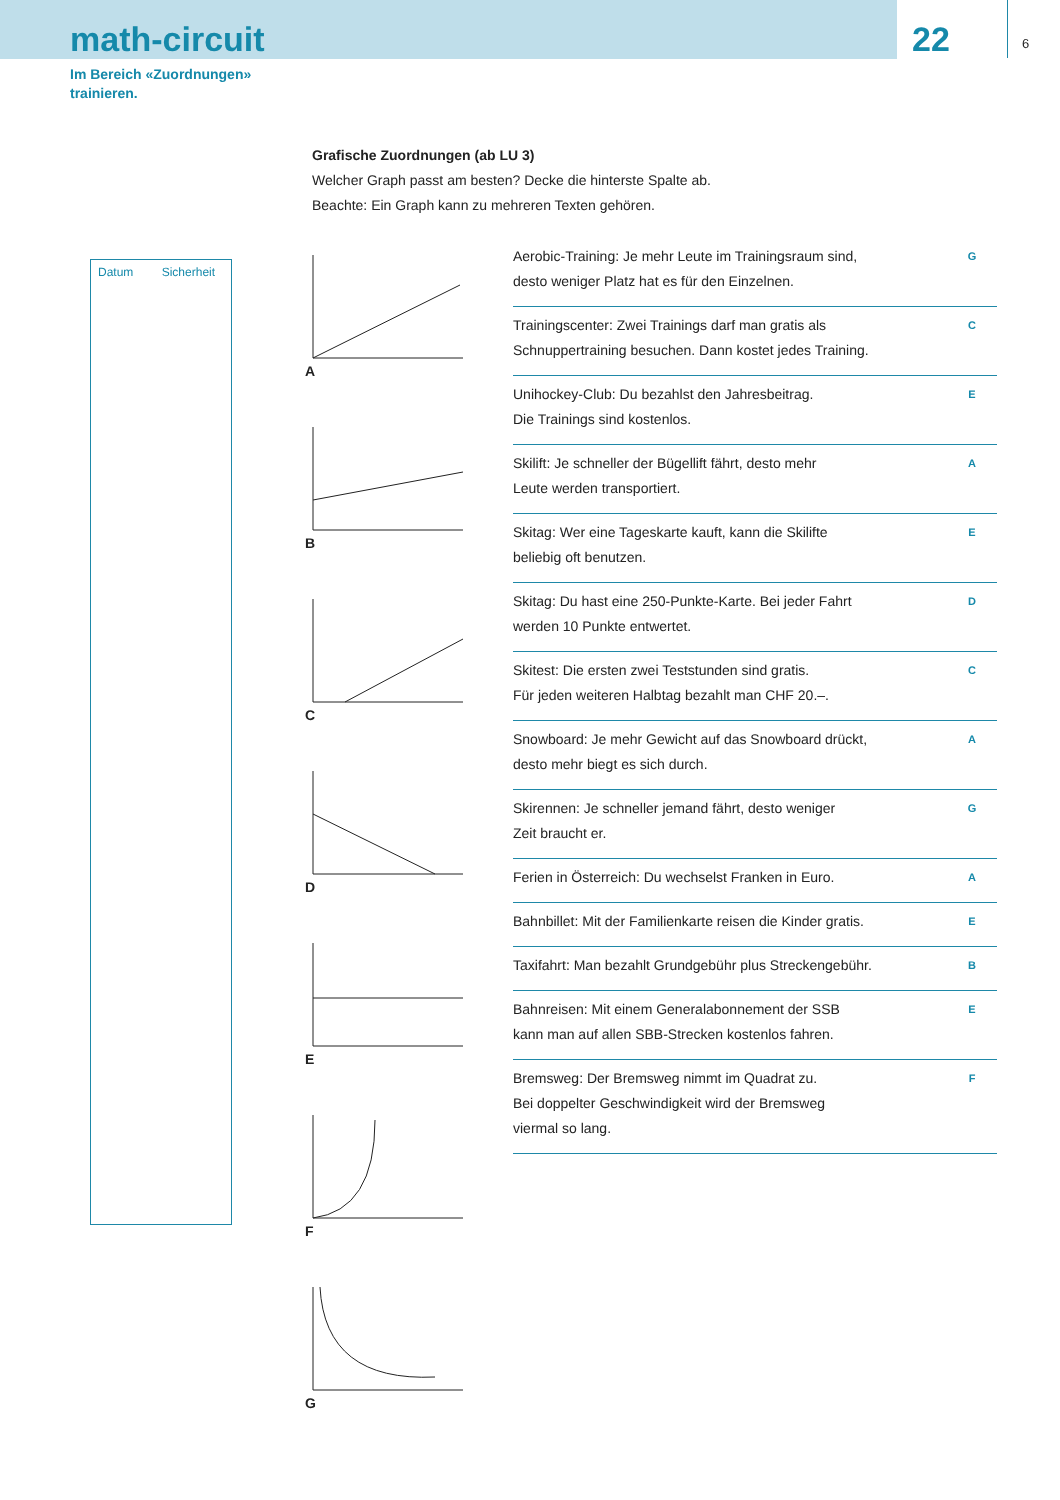math-circuit
22
6
Im Bereich «Zuordnungen»
trainieren.
Grafische Zuordnungen (ab LU 3)
Welcher Graph passt am besten? Decke die hinterste Spalte ab.
Beachte: Ein Graph kann zu mehreren Texten gehören.
Datum Sicherheit
A
B
C
D
E
F
G
Aerobic-Training: Je mehr Leute im Trainingsraum sind,
desto weniger Platz hat es für den Einzelnen.
G
Trainingscenter: Zwei Trainings darf man gratis als
Schnuppertraining besuchen. Dann kostet jedes Training.
C
Unihockey-Club: Du bezahlst den Jahresbeitrag.
Die Trainings sind kostenlos.
E
Skilift: Je schneller der Bügellift fährt, desto mehr
Leute werden transportiert.
A
Skitag: Wer eine Tageskarte kauft, kann die Skilifte
beliebig oft benutzen.
E
Skitag: Du hast eine 250-Punkte-Karte. Bei jeder Fahrt
werden 10 Punkte entwertet.
D
Skitest: Die ersten zwei Teststunden sind gratis.
Für jeden weiteren Halbtag bezahlt man CHF 20.–.
C
Snowboard: Je mehr Gewicht auf das Snowboard drückt,
desto mehr biegt es sich durch.
A
Skirennen: Je schneller jemand fährt, desto weniger
Zeit braucht er.
G
Ferien in Österreich: Du wechselst Franken in Euro.
A
Bahnbillet: Mit der Familienkarte reisen die Kinder gratis.
E
Taxifahrt: Man bezahlt Grundgebühr plus Streckengebühr.
B
Bahnreisen: Mit einem Generalabonnement der SSB
kann man auf allen SBB-Strecken kostenlos fahren.
E
Bremsweg: Der Bremsweg nimmt im Quadrat zu.
Bei doppelter Geschwindigkeit wird der Bremsweg
viermal so lang.
F